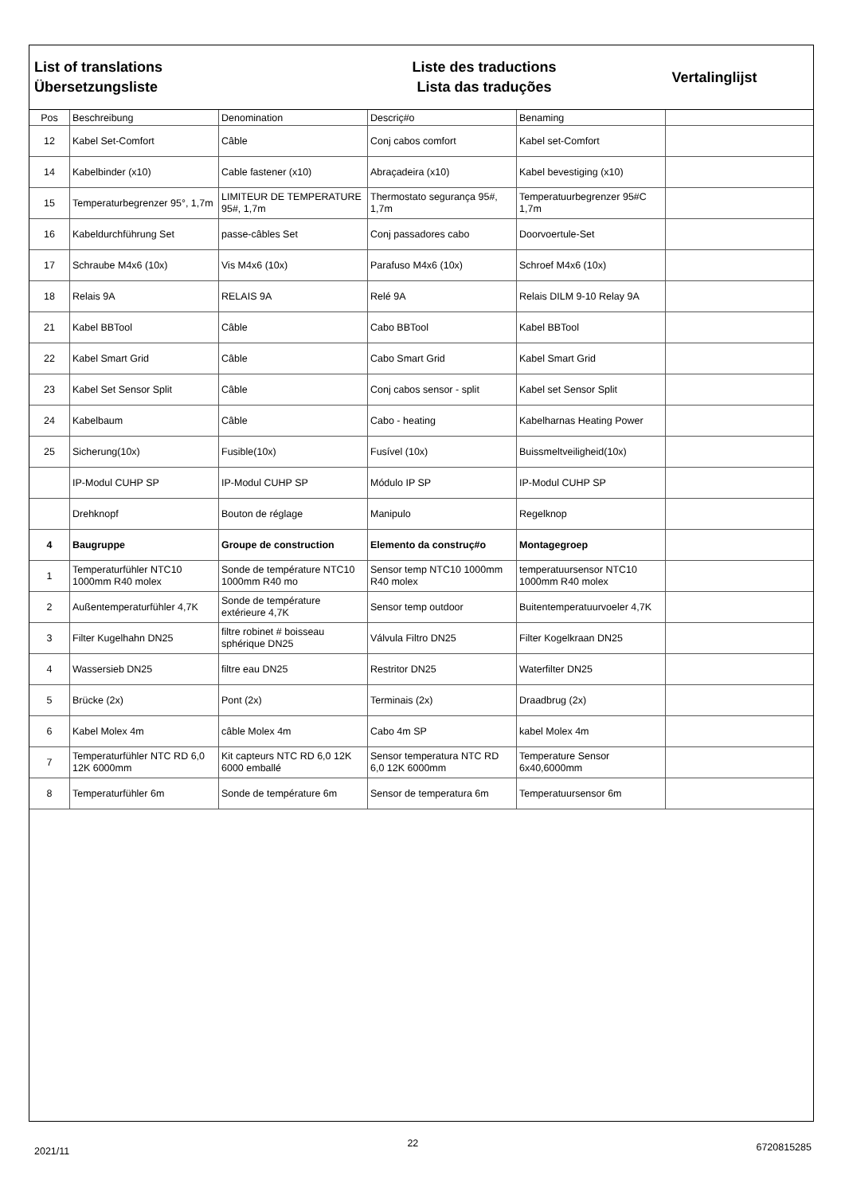List of translations
Übersetzungsliste
Liste des traductions
Lista das traduções
Vertalinglijst
| Pos | Beschreibung | Denomination | Descriç#o | Benaming | |
| --- | --- | --- | --- | --- | --- |
| 12 | Kabel Set-Comfort | Câble | Conj cabos comfort | Kabel set-Comfort | |
| 14 | Kabelbinder (x10) | Cable fastener (x10) | Abraçadeira (x10) | Kabel bevestiging (x10) | |
| 15 | Temperaturbegrenzer 95°, 1,7m | LIMITEUR DE TEMPERATURE 95#, 1,7m | Thermostato segurança 95#, 1,7m | Temperatuurbegrenzer 95#C 1,7m | |
| 16 | Kabeldurchführung Set | passe-câbles Set | Conj passadores cabo | Doorvoertule-Set | |
| 17 | Schraube M4x6 (10x) | Vis M4x6 (10x) | Parafuso M4x6 (10x) | Schroef M4x6 (10x) | |
| 18 | Relais 9A | RELAIS 9A | Relé 9A | Relais DILM 9-10 Relay 9A | |
| 21 | Kabel BBTool | Câble | Cabo BBTool | Kabel BBTool | |
| 22 | Kabel Smart Grid | Câble | Cabo Smart Grid | Kabel Smart Grid | |
| 23 | Kabel Set Sensor Split | Câble | Conj cabos sensor - split | Kabel set Sensor Split | |
| 24 | Kabelbaum | Câble | Cabo - heating | Kabelharnas Heating Power | |
| 25 | Sicherung(10x) | Fusible(10x) | Fusível (10x) | Buissmeltveiligheid(10x) | |
| | IP-Modul CUHP SP | IP-Modul CUHP SP | Módulo IP SP | IP-Modul CUHP SP | |
| | Drehknopf | Bouton de réglage | Manipulo | Regelknop | |
| 4 | Baugruppe | Groupe de construction | Elemento da construç#o | Montagegroep | |
| 1 | Temperaturfühler NTC10 1000mm R40 molex | Sonde de température NTC10 1000mm R40 mo | Sensor temp NTC10 1000mm R40 molex | temperatuursensor NTC10 1000mm R40 molex | |
| 2 | Außentemperaturfühler 4,7K | Sonde de température extérieure 4,7K | Sensor temp outdoor | Buitentemperatuurvoeler 4,7K | |
| 3 | Filter Kugelhahn DN25 | filtre robinet # boisseau sphérique DN25 | Válvula Filtro DN25 | Filter Kogelkraan DN25 | |
| 4 | Wassersieb DN25 | filtre eau DN25 | Restritor DN25 | Waterfilter DN25 | |
| 5 | Brücke (2x) | Pont (2x) | Terminais (2x) | Draadbrug (2x) | |
| 6 | Kabel Molex 4m | câble Molex 4m | Cabo 4m SP | kabel Molex 4m | |
| 7 | Temperaturfühler NTC RD 6,0 12K 6000mm | Kit capteurs NTC RD 6,0 12K 6000 emballé | Sensor temperatura NTC RD 6,0 12K 6000mm | Temperature Sensor 6x40,6000mm | |
| 8 | Temperaturfühler 6m | Sonde de température 6m | Sensor de temperatura 6m | Temperatuursensor 6m | |
2021/11 22 6720815285